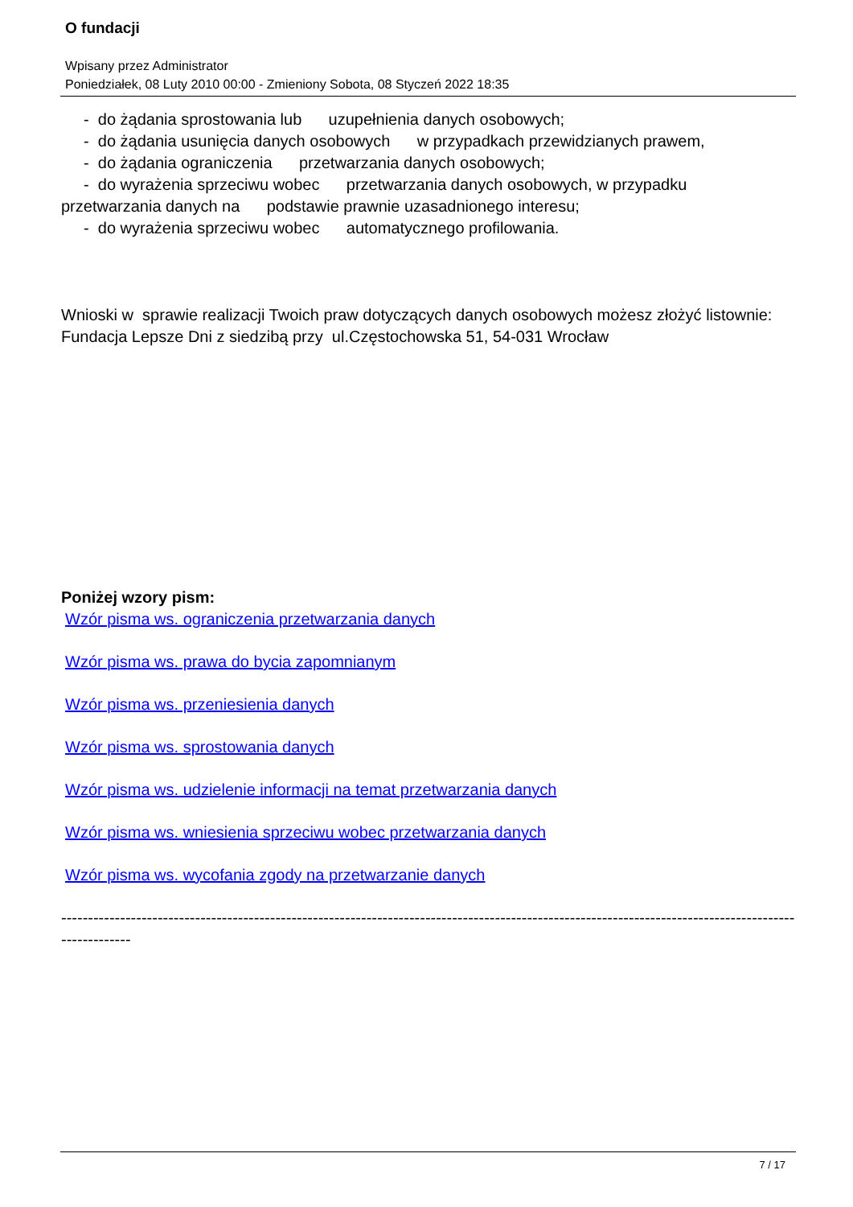O fundacji
Wpisany przez Administrator
Poniedziałek, 08 Luty 2010 00:00 - Zmieniony Sobota, 08 Styczeń 2022 18:35
- do żądania sprostowania lub uzupełnienia danych osobowych;
- do żądania usunięcia danych osobowych w przypadkach przewidzianych prawem,
- do żądania ograniczenia przetwarzania danych osobowych;
- do wyrażenia sprzeciwu wobec przetwarzania danych osobowych, w przypadku
przetwarzania danych na podstawie prawnie uzasadnionego interesu;
- do wyrażenia sprzeciwu wobec automatycznego profilowania.
Wnioski w sprawie realizacji Twoich praw dotyczących danych osobowych możesz złożyć listownie:
Fundacja Lepsze Dni z siedzibą przy ul.Częstochowska 51, 54-031 Wrocław
Poniżej wzory pism:
Wzór pisma ws. ograniczenia przetwarzania danych
Wzór pisma ws. prawa do bycia zapomnianym
Wzór pisma ws. przeniesienia danych
Wzór pisma ws. sprostowania danych
Wzór pisma ws. udzielenie informacji na temat przetwarzania danych
Wzór pisma ws. wniesienia sprzeciwu wobec przetwarzania danych
Wzór pisma ws. wycofania zgody na przetwarzanie danych
------------------------------------------------------------------------------------------------------------------------------------------------------
7 / 17